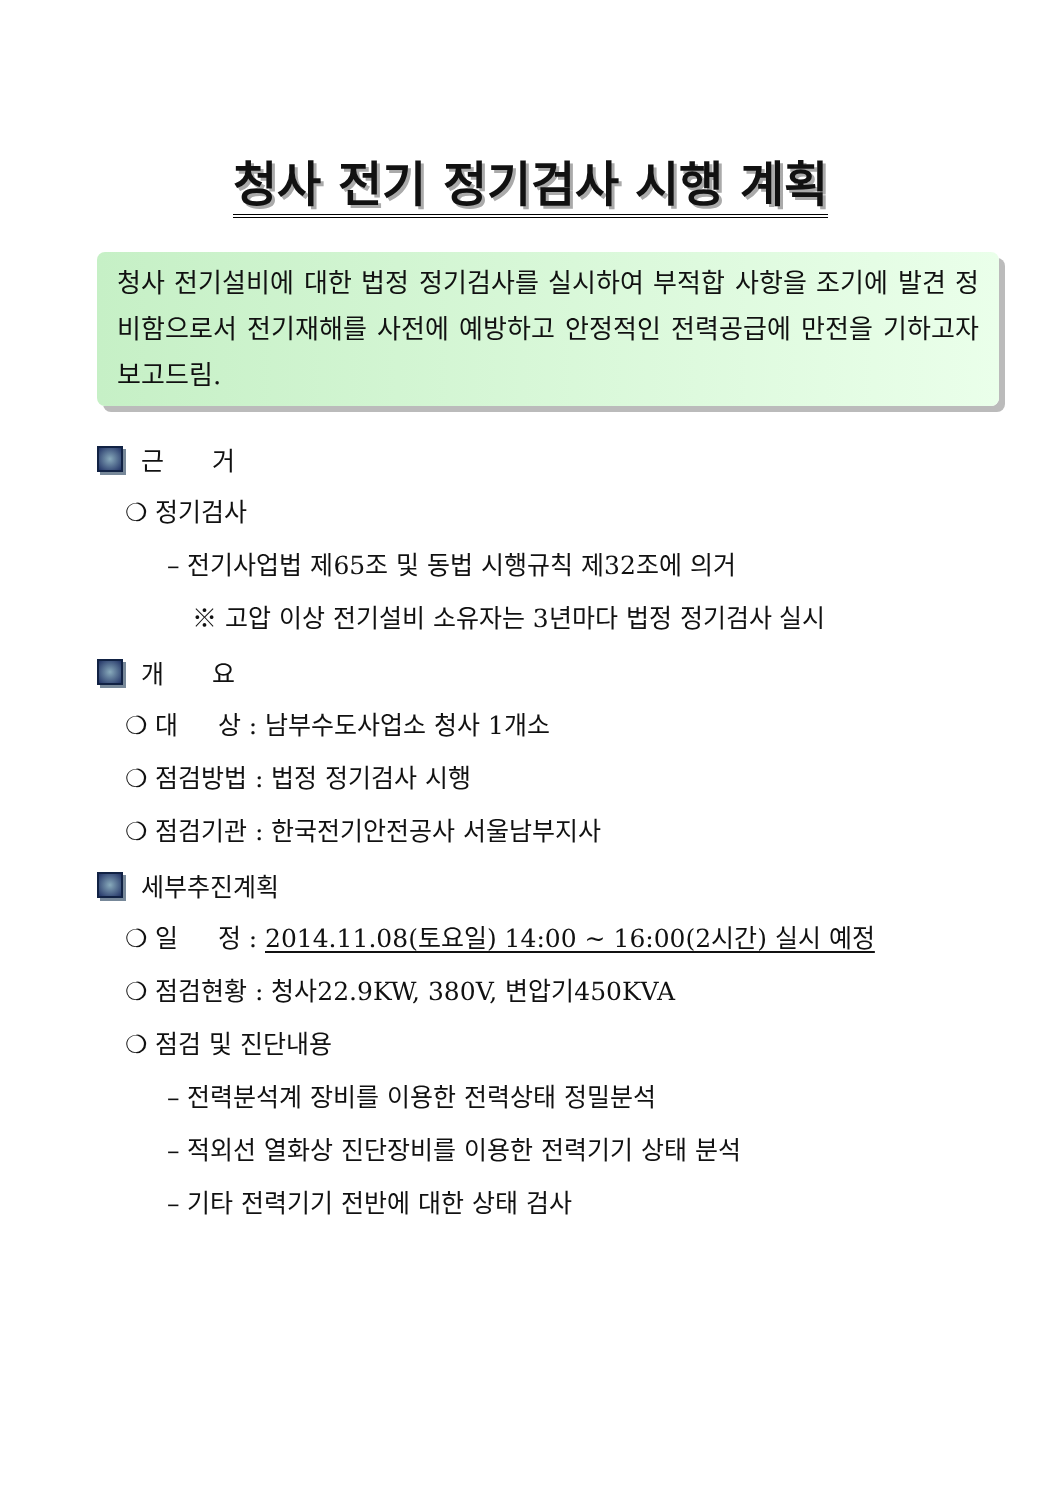청사 전기 정기검사 시행 계획
청사 전기설비에 대한 법정 정기검사를 실시하여 부적합 사항을 조기에 발견 정비함으로서 전기재해를 사전에 예방하고 안정적인 전력공급에 만전을 기하고자 보고드림.
근 거
❍ 정기검사
– 전기사업법 제65조 및 동법 시행규칙 제32조에 의거
※ 고압 이상 전기설비 소유자는 3년마다 법정 정기검사 실시
개 요
❍ 대 상 : 남부수도사업소 청사 1개소
❍ 점검방법 : 법정 정기검사 시행
❍ 점검기관 : 한국전기안전공사 서울남부지사
세부추진계획
❍ 일 정 : 2014.11.08(토요일) 14:00 ~ 16:00(2시간) 실시 예정
❍ 점검현황 : 청사22.9KW, 380V, 변압기450KVA
❍ 점검 및 진단내용
– 전력분석계 장비를 이용한 전력상태 정밀분석
– 적외선 열화상 진단장비를 이용한 전력기기 상태 분석
– 기타 전력기기 전반에 대한 상태 검사